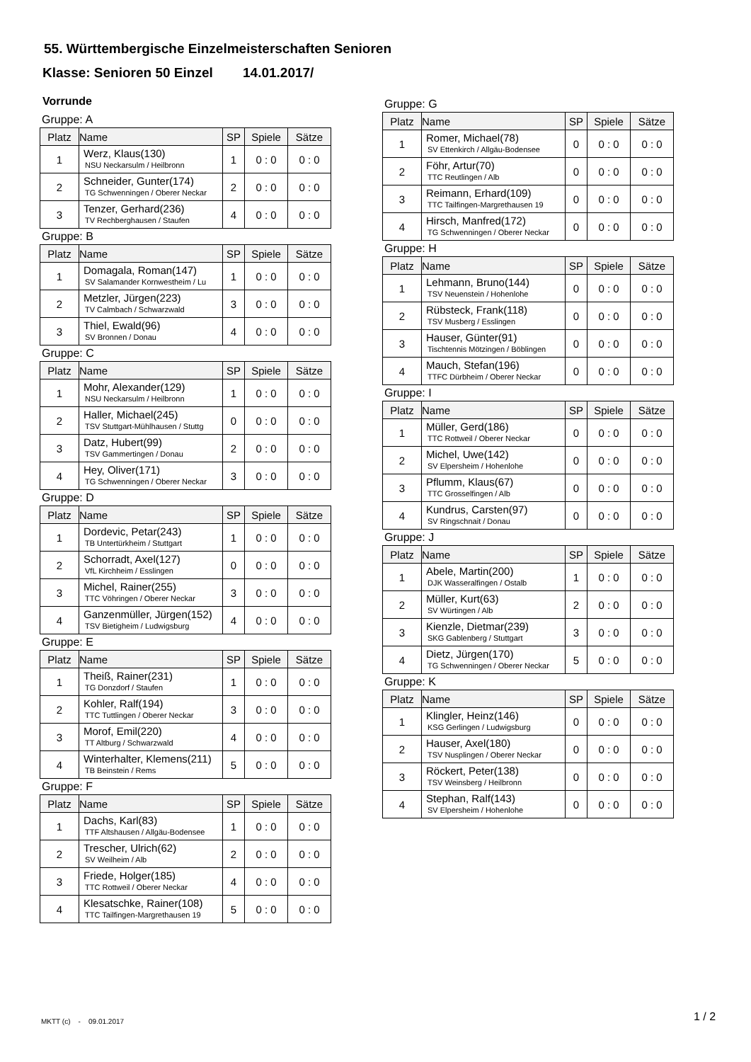55. Württembergische Einzelmeisterschaften Senioren
Klasse: Senioren 50 Einzel 14.01.2017/
Vorrunde
Gruppe: A
| Platz | Name | SP | Spiele | Sätze |
| --- | --- | --- | --- | --- |
| 1 | Werz, Klaus(130) NSU Neckarsulm / Heilbronn | 1 | 0 : 0 | 0 : 0 |
| 2 | Schneider, Gunter(174) TG Schwenningen / Oberer Neckar | 2 | 0 : 0 | 0 : 0 |
| 3 | Tenzer, Gerhard(236) TV Rechberghausen / Staufen | 4 | 0 : 0 | 0 : 0 |
Gruppe: B
| Platz | Name | SP | Spiele | Sätze |
| --- | --- | --- | --- | --- |
| 1 | Domagala, Roman(147) SV Salamander Kornwestheim / Lu | 1 | 0 : 0 | 0 : 0 |
| 2 | Metzler, Jürgen(223) TV Calmbach / Schwarzwald | 3 | 0 : 0 | 0 : 0 |
| 3 | Thiel, Ewald(96) SV Bronnen / Donau | 4 | 0 : 0 | 0 : 0 |
Gruppe: C
| Platz | Name | SP | Spiele | Sätze |
| --- | --- | --- | --- | --- |
| 1 | Mohr, Alexander(129) NSU Neckarsulm / Heilbronn | 1 | 0 : 0 | 0 : 0 |
| 2 | Haller, Michael(245) TSV Stuttgart-Mühlhausen / Stuttg | 0 | 0 : 0 | 0 : 0 |
| 3 | Datz, Hubert(99) TSV Gammertingen / Donau | 2 | 0 : 0 | 0 : 0 |
| 4 | Hey, Oliver(171) TG Schwenningen / Oberer Neckar | 3 | 0 : 0 | 0 : 0 |
Gruppe: D
| Platz | Name | SP | Spiele | Sätze |
| --- | --- | --- | --- | --- |
| 1 | Dordevic, Petar(243) TB Untertürkheim / Stuttgart | 1 | 0 : 0 | 0 : 0 |
| 2 | Schorradt, Axel(127) VfL Kirchheim / Esslingen | 0 | 0 : 0 | 0 : 0 |
| 3 | Michel, Rainer(255) TTC Vöhringen / Oberer Neckar | 3 | 0 : 0 | 0 : 0 |
| 4 | Ganzenmüller, Jürgen(152) TSV Bietigheim / Ludwigsburg | 4 | 0 : 0 | 0 : 0 |
Gruppe: E
| Platz | Name | SP | Spiele | Sätze |
| --- | --- | --- | --- | --- |
| 1 | Theiß, Rainer(231) TG Donzdorf / Staufen | 1 | 0 : 0 | 0 : 0 |
| 2 | Kohler, Ralf(194) TTC Tuttlingen / Oberer Neckar | 3 | 0 : 0 | 0 : 0 |
| 3 | Morof, Emil(220) TT Altburg / Schwarzwald | 4 | 0 : 0 | 0 : 0 |
| 4 | Winterhalter, Klemens(211) TB Beinstein / Rems | 5 | 0 : 0 | 0 : 0 |
Gruppe: F
| Platz | Name | SP | Spiele | Sätze |
| --- | --- | --- | --- | --- |
| 1 | Dachs, Karl(83) TTF Altshausen / Allgäu-Bodensee | 1 | 0 : 0 | 0 : 0 |
| 2 | Trescher, Ulrich(62) SV Weilheim / Alb | 2 | 0 : 0 | 0 : 0 |
| 3 | Friede, Holger(185) TTC Rottweil / Oberer Neckar | 4 | 0 : 0 | 0 : 0 |
| 4 | Klesatschke, Rainer(108) TTC Tailfingen-Margrethausen 19 | 5 | 0 : 0 | 0 : 0 |
Gruppe: G
| Platz | Name | SP | Spiele | Sätze |
| --- | --- | --- | --- | --- |
| 1 | Romer, Michael(78) SV Ettenkirch / Allgäu-Bodensee | 0 | 0 : 0 | 0 : 0 |
| 2 | Föhr, Artur(70) TTC Reutlingen / Alb | 0 | 0 : 0 | 0 : 0 |
| 3 | Reimann, Erhard(109) TTC Tailfingen-Margrethausen 19 | 0 | 0 : 0 | 0 : 0 |
| 4 | Hirsch, Manfred(172) TG Schwenningen / Oberer Neckar | 0 | 0 : 0 | 0 : 0 |
Gruppe: H
| Platz | Name | SP | Spiele | Sätze |
| --- | --- | --- | --- | --- |
| 1 | Lehmann, Bruno(144) TSV Neuenstein / Hohenlohe | 0 | 0 : 0 | 0 : 0 |
| 2 | Rübsteck, Frank(118) TSV Musberg / Esslingen | 0 | 0 : 0 | 0 : 0 |
| 3 | Hauser, Günter(91) Tischtennis Mötzingen / Böblingen | 0 | 0 : 0 | 0 : 0 |
| 4 | Mauch, Stefan(196) TTFC Dürbheim / Oberer Neckar | 0 | 0 : 0 | 0 : 0 |
Gruppe: I
| Platz | Name | SP | Spiele | Sätze |
| --- | --- | --- | --- | --- |
| 1 | Müller, Gerd(186) TTC Rottweil / Oberer Neckar | 0 | 0 : 0 | 0 : 0 |
| 2 | Michel, Uwe(142) SV Elpersheim / Hohenlohe | 0 | 0 : 0 | 0 : 0 |
| 3 | Pflumm, Klaus(67) TTC Grosselfingen / Alb | 0 | 0 : 0 | 0 : 0 |
| 4 | Kundrus, Carsten(97) SV Ringschnait / Donau | 0 | 0 : 0 | 0 : 0 |
Gruppe: J
| Platz | Name | SP | Spiele | Sätze |
| --- | --- | --- | --- | --- |
| 1 | Abele, Martin(200) DJK Wasseralfingen / Ostalb | 1 | 0 : 0 | 0 : 0 |
| 2 | Müller, Kurt(63) SV Würtingen / Alb | 2 | 0 : 0 | 0 : 0 |
| 3 | Kienzle, Dietmar(239) SKG Gablenberg / Stuttgart | 3 | 0 : 0 | 0 : 0 |
| 4 | Dietz, Jürgen(170) TG Schwenningen / Oberer Neckar | 5 | 0 : 0 | 0 : 0 |
Gruppe: K
| Platz | Name | SP | Spiele | Sätze |
| --- | --- | --- | --- | --- |
| 1 | Klingler, Heinz(146) KSG Gerlingen / Ludwigsburg | 0 | 0 : 0 | 0 : 0 |
| 2 | Hauser, Axel(180) TSV Nusplingen / Oberer Neckar | 0 | 0 : 0 | 0 : 0 |
| 3 | Röckert, Peter(138) TSV Weinsberg / Heilbronn | 0 | 0 : 0 | 0 : 0 |
| 4 | Stephan, Ralf(143) SV Elpersheim / Hohenlohe | 0 | 0 : 0 | 0 : 0 |
MKTT (c) - 09.01.2017 1 / 2